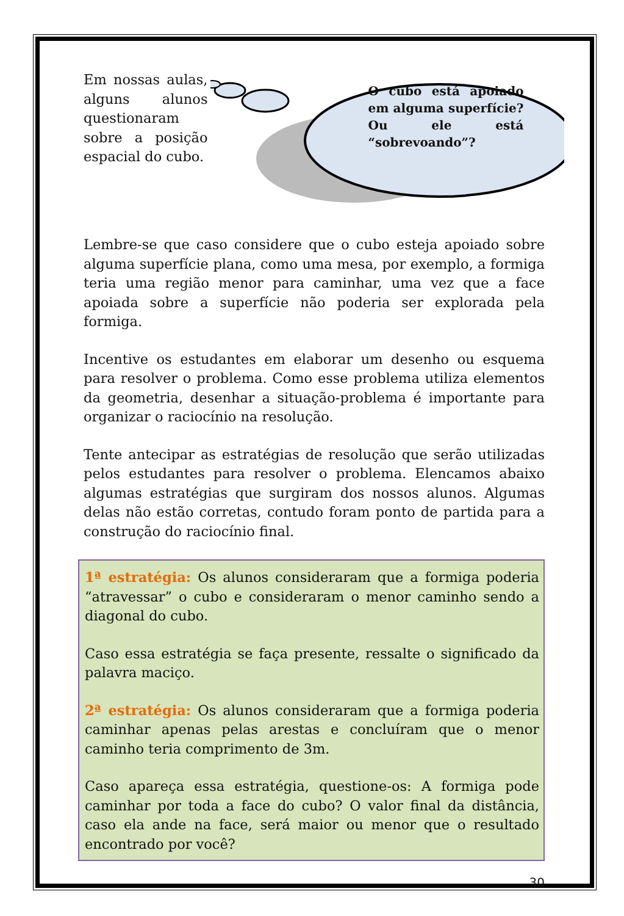Em nossas aulas, alguns alunos questionaram sobre a posição espacial do cubo.
O cubo está apoiado em alguma superfície? Ou ele está “sobrevoando”?
Lembre-se que caso considere que o cubo esteja apoiado sobre alguma superfície plana, como uma mesa, por exemplo, a formiga teria uma região menor para caminhar, uma vez que a face apoiada sobre a superfície não poderia ser explorada pela formiga.
Incentive os estudantes em elaborar um desenho ou esquema para resolver o problema. Como esse problema utiliza elementos da geometria, desenhar a situação-problema é importante para organizar o raciocínio na resolução.
Tente antecipar as estratégias de resolução que serão utilizadas pelos estudantes para resolver o problema. Elencamos abaixo algumas estratégias que surgiram dos nossos alunos. Algumas delas não estão corretas, contudo foram ponto de partida para a construção do raciocínio final.
1ª estratégia: Os alunos consideraram que a formiga poderia “atravessar” o cubo e consideraram o menor caminho sendo a diagonal do cubo.
Caso essa estratégia se faça presente, ressalte o significado da palavra maciço.
2ª estratégia: Os alunos consideraram que a formiga poderia caminhar apenas pelas arestas e concluíram que o menor caminho teria comprimento de 3m.
Caso apareça essa estratégia, questione-os: A formiga pode caminhar por toda a face do cubo? O valor final da distância, caso ela ande na face, será maior ou menor que o resultado encontrado por você?
30